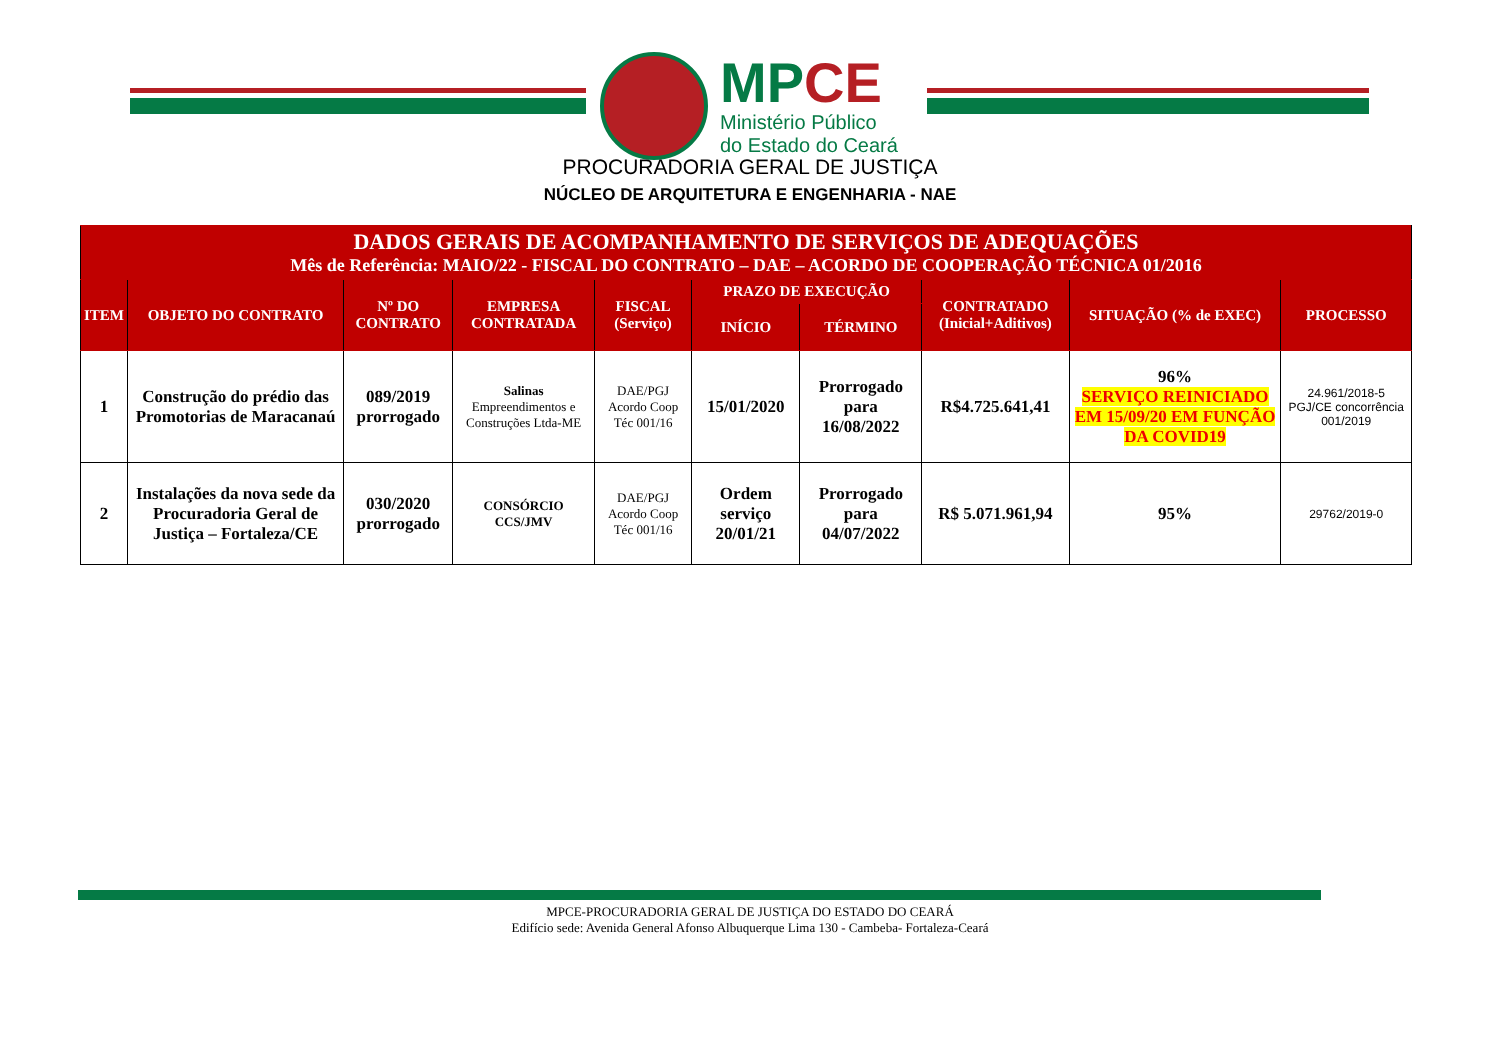MPCE
Ministério Público
do Estado do Ceará
PROCURADORIA GERAL DE JUSTIÇA
NÚCLEO DE ARQUITETURA E ENGENHARIA - NAE
| DADOS GERAIS DE ACOMPANHAMENTO DE SERVIÇOS DE ADEQUAÇÕES Mês de Referência: MAIO/22 - FISCAL DO CONTRATO – DAE – ACORDO DE COOPERAÇÃO TÉCNICA 01/2016 | | | | | | | | | |
| --- | --- | --- | --- | --- | --- | --- | --- | --- | --- |
| ITEM | OBJETO DO CONTRATO | Nº DO CONTRATO | EMPRESA CONTRATADA | FISCAL (Serviço) | PRAZO DE EXECUÇÃO | | CONTRATADO (Inicial+Aditivos) | SITUAÇÃO (% de EXEC) | PROCESSO |
| | | | | | INÍCIO | TÉRMINO | | | |
| 1 | Construção do prédio das Promotorias de Maracanaú | 089/2019 prorrogado | Salinas Empreendimentos e Construções Ltda-ME | DAE/PGJ Acordo Coop Téc 001/16 | 15/01/2020 | Prorrogado para 16/08/2022 | R$4.725.641,41 | 96% SERVIÇO REINICIADO EM 15/09/20 EM FUNÇÃO DA COVID19 | 24.961/2018-5 PGJ/CE concorrência 001/2019 |
| 2 | Instalações da nova sede da Procuradoria Geral de Justiça – Fortaleza/CE | 030/2020 prorrogado | CONSÓRCIO CCS/JMV | DAE/PGJ Acordo Coop Téc 001/16 | Ordem serviço 20/01/21 | Prorrogado para 04/07/2022 | R$ 5.071.961,94 | 95% | 29762/2019-0 |
MPCE-PROCURADORIA GERAL DE JUSTIÇA DO ESTADO DO CEARÁ
Edifício sede: Avenida General Afonso Albuquerque Lima 130 - Cambeba- Fortaleza-Ceará